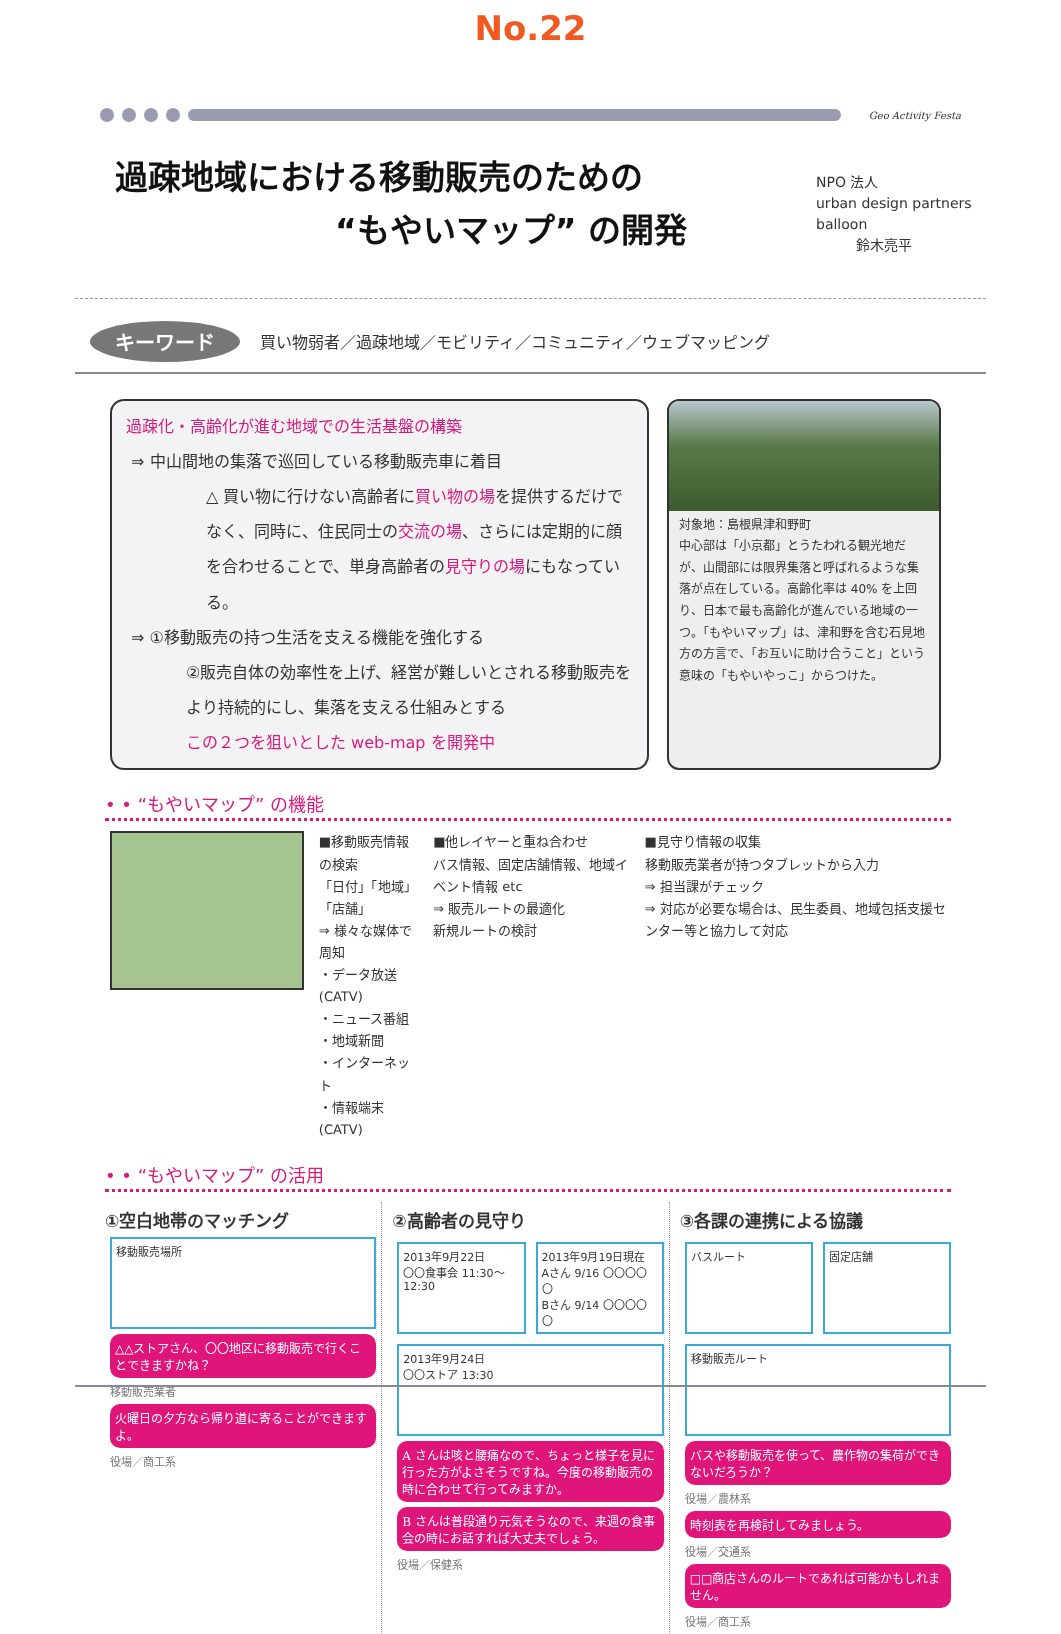No.22
Geo Activity Festa
過疎地域における移動販売のための
“もやいマップ” の開発
NPO 法人
urban design partners
balloon
鈴木亮平
キーワード 買い物弱者／過疎地域／モビリティ／コミュニティ／ウェブマッピング
過疎化・高齢化が進む地域での生活基盤の構築
⇒ 中山間地の集落で巡回している移動販売車に着目
△ 買い物に行けない高齢者に買い物の場を提供するだけでなく、同時に、住民同士の交流の場、さらには定期的に顔を合わせることで、単身高齢者の見守りの場にもなっている。
⇒ ①移動販売の持つ生活を支える機能を強化する
②販売自体の効率性を上げ、経営が難しいとされる移動販売をより持続的にし、集落を支える仕組みとする
この２つを狙いとした web-map を開発中
対象地：島根県津和野町
中心部は「小京都」とうたわれる観光地だが、山間部には限界集落と呼ばれるような集落が点在している。高齢化率は 40% を上回り、日本で最も高齢化が進んでいる地域の一つ。「もやいマップ」は、津和野を含む石見地方の方言で、「お互いに助け合うこと」という意味の「もやいやっこ」からつけた。
• • “もやいマップ” の機能
■移動販売情報の検索
「日付」「地域」「店舗」
⇒ 様々な媒体で周知
・データ放送 (CATV)
・ニュース番組
・地域新聞
・インターネット
・情報端末 (CATV)
■他レイヤーと重ね合わせ
バス情報、固定店舗情報、地域イベント情報 etc
⇒ 販売ルートの最適化
新規ルートの検討
■見守り情報の収集
移動販売業者が持つタブレットから入力
⇒ 担当課がチェック
⇒ 対応が必要な場合は、民生委員、地域包括支援センター等と協力して対応
• • “もやいマップ” の活用
①空白地帯のマッチング
移動販売場所
△△ストアさん、〇〇地区に移動販売で行くことできますかね？
移動販売業者
火曜日の夕方なら帰り道に寄ることができますよ。
役場／商工系
②高齢者の見守り
2013年9月22日
〇〇食事会 11:30〜12:30
2013年9月19日現在
Aさん 9/16 〇〇〇〇〇
Bさん 9/14 〇〇〇〇〇
2013年9月24日
〇〇ストア 13:30
A さんは咳と腰痛なので、ちょっと様子を見に行った方がよさそうですね。今度の移動販売の時に合わせて行ってみますか。
B さんは普段通り元気そうなので、来週の食事会の時にお話すれば大丈夫でしょう。
役場／保健系
③各課の連携による協議
バスルート 固定店舗
移動販売ルート
バスや移動販売を使って、農作物の集荷ができないだろうか？
役場／農林系
時刻表を再検討してみましょう。
役場／交通系
□□商店さんのルートであれば可能かもしれません。
役場／商工系